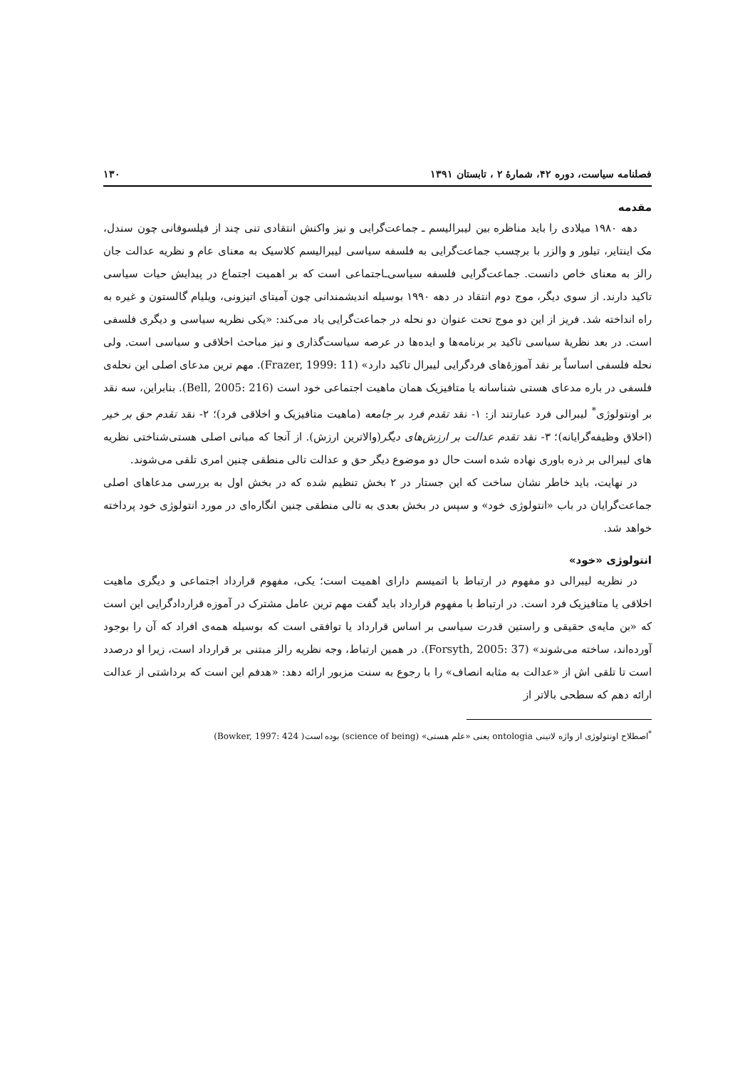فصلنامه سیاست، دوره ۴۲، شمارۀ ۲ ، تابستان ۱۳۹۱ ۱۳۰
مقدمه
دهه ۱۹۸۰ میلادی را باید مناظره بین لیبرالیسم ـ جماعت‌گرایی و نیز واکنش انتقادی تنی چند از فیلسوفانی چون سندل، مک اینتایر، تیلور و والزر با برچسب جماعت‌گرایی به فلسفه سیاسی لیبرالیسم کلاسیک به معنای عام و نظریه عدالت جان رالز به معنای خاص دانست. جماعت‌گرایی فلسفه سیاسی‌ـاجتماعی است که بر اهمیت اجتماع در پیدایش حیات سیاسی تاکید دارند. از سوی دیگر، موج دوم انتقاد در دهه ۱۹۹۰ بوسیله اندیشمندانی چون آمیتای اتیزونی، ویلیام گالستون و غیره به راه انداخته شد. فریز از این دو موج تحت عنوان دو نحله در جماعت‌گرایی یاد می‌کند: «یکی نظریه سیاسی و دیگری فلسفی است. در بعد نظریۀ سیاسی تاکید بر برنامه‌ها و ایده‌ها در عرصه سیاست‌گذاری و نیز مباحث اخلاقی و سیاسی است. ولی نحله فلسفی اساساً بر نقد آموزۀهای فردگرایی لیبرال تاکید دارد» (Frazer, 1999: 11). مهم ترین مدعای اصلی این نحله‌ی فلسفی در باره مدعای هستی شناسانه یا متافیزیک همان ماهیت اجتماعی خود است (Bell, 2005: 216). بنابراین، سه نقد بر اونتولوژی<sup>*</sup> لیبرالی فرد عبارتند از: ۱- نقد تقدم فرد بر جامعه (ماهیت متافیزیک و اخلاقی فرد)؛ ۲- نقد تقدم حق بر خیر (اخلاق وظیفه‌گرایانه)؛ ۳- نقد تقدم عدالت بر ارزش‌های دیگر(والاترین ارزش). از آنجا که مبانی اصلی هستی‌شناختی نظریه های لیبرالی بر ذره باوری نهاده شده است حال دو موضوع دیگر حق و عدالت تالی منطقی چنین امری تلقی می‌شوند.
در نهایت، باید خاطر نشان ساخت که این جستار در ۲ بخش تنظیم شده که در بخش اول به بررسی مدعاهای اصلی جماعت‌گرایان در باب «انتولوژی خود» و سپس در بخش بعدی به تالی منطقی چنین انگاره‌ای در مورد انتولوژی خود پرداخته خواهد شد.
انتولوژی «خود»
در نظریه لیبرالی دو مفهوم در ارتباط با اتمیسم دارای اهمیت است؛ یکی، مفهوم قرارداد اجتماعی و دیگری ماهیت اخلاقی یا متافیزیک فرد است. در ارتباط با مفهوم قرارداد باید گفت مهم ترین عامل مشترک در آموزه قراردادگرایی این است که «بن مایه‌ی حقیقی و راستین قدرت سیاسی بر اساس قرارداد یا توافقی است که بوسیله همه‌ی افراد که آن را بوجود آورده‌اند، ساخته می‌شوند» (Forsyth, 2005: 37). در همین ارتباط، وجه نظریه رالز مبتنی بر قرارداد است، زیرا او درصدد است تا تلقی اش از «عدالت به مثابه انصاف» را با رجوع به سنت مزبور ارائه دهد: «هدفم این است که برداشتی از عدالت ارائه دهم که سطحی بالاتر از
<sup>*</sup> اصطلاح اونتولوژی از واژه لاتینی ontologia یعنی «علم هستی» (science of being) بوده است( Bowker, 1997: 424)